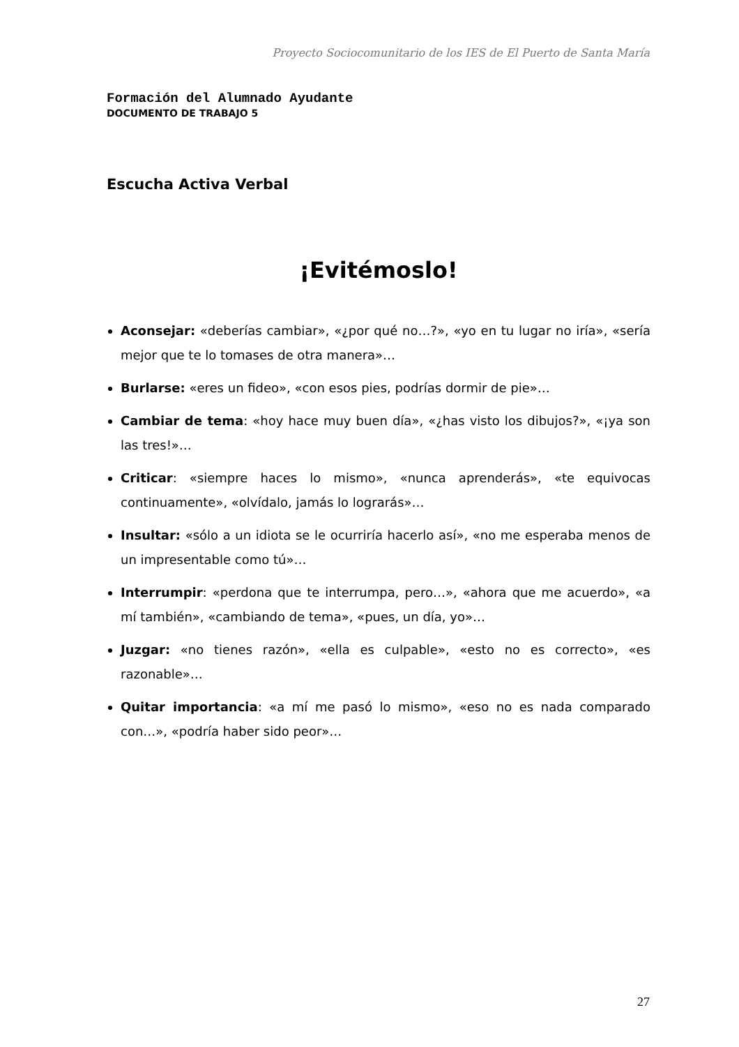Proyecto Sociocomunitario de los IES de El Puerto de Santa María
Formación del Alumnado Ayudante
DOCUMENTO DE TRABAJO 5
Escucha Activa Verbal
¡Evitémoslo!
Aconsejar: «deberías cambiar», «¿por qué no…?», «yo en tu lugar no iría», «sería mejor que te lo tomases de otra manera»…
Burlarse: «eres un fideo», «con esos pies, podrías dormir de pie»…
Cambiar de tema: «hoy hace muy buen día», «¿has visto los dibujos?», «¡ya son las tres!»…
Criticar: «siempre haces lo mismo», «nunca aprenderás», «te equivocas continuamente», «olvídalo, jamás lo lograrás»…
Insultar: «sólo a un idiota se le ocurriría hacerlo así», «no me esperaba menos de un impresentable como tú»…
Interrumpir: «perdona que te interrumpa, pero…», «ahora que me acuerdo», «a mí también», «cambiando de tema», «pues, un día, yo»…
Juzgar: «no tienes razón», «ella es culpable», «esto no es correcto», «es razonable»…
Quitar importancia: «a mí me pasó lo mismo», «eso no es nada comparado con…», «podría haber sido peor»…
27